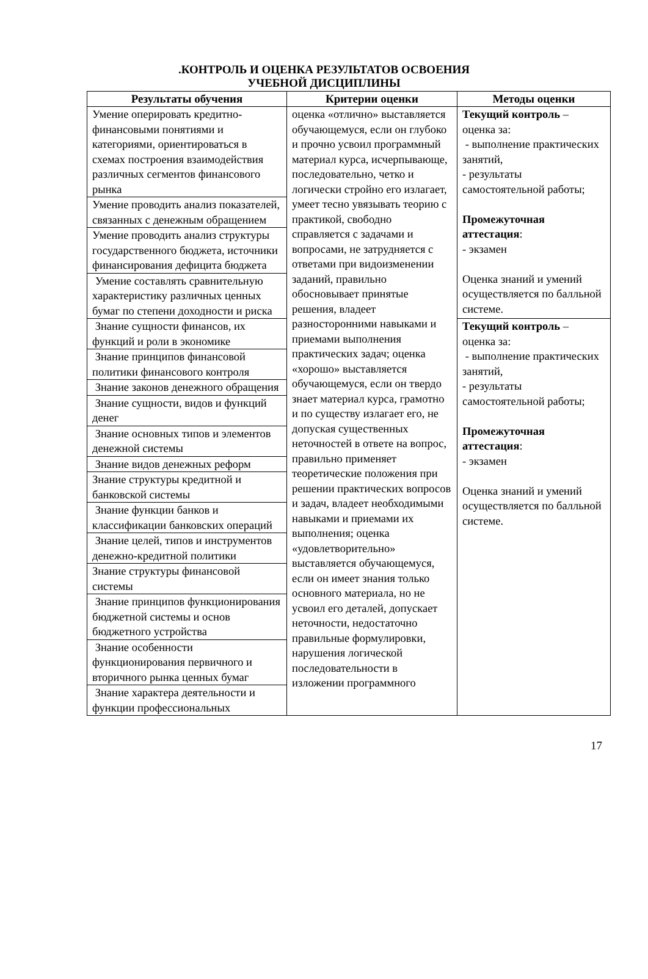.КОНТРОЛЬ И ОЦЕНКА РЕЗУЛЬТАТОВ ОСВОЕНИЯ
УЧЕБНОЙ ДИСЦИПЛИНЫ
| Результаты обучения | Критерии оценки | Методы оценки |
| --- | --- | --- |
| Умение оперировать кредитно-финансовыми понятиями и категориями, ориентироваться в схемах построения взаимодействия различных сегментов финансового рынка | оценка «отлично» выставляется обучающемуся, если он глубоко и прочно усвоил программный материал курса, исчерпывающе, последовательно, четко и логически стройно его излагает, умеет тесно увязывать теорию с практикой, свободно справляется с задачами и вопросами, не затрудняется с ответами при видоизменении заданий, правильно обосновывает принятые решения, владеет разносторонними навыками и приемами выполнения практических задач; оценка «хорошо» выставляется обучающемуся, если он твердо знает материал курса, грамотно и по существу излагает его, не допуская существенных неточностей в ответе на вопрос, правильно применяет теоретические положения при решении практических вопросов и задач, владеет необходимыми навыками и приемами их выполнения; оценка «удовлетворительно» выставляется обучающемуся, если он имеет знания только основного материала, но не усвоил его деталей, допускает неточности, недостаточно правильные формулировки, нарушения логической последовательности в изложении программного | Текущий контроль – оценка за: - выполнение практических занятий, - результаты самостоятельной работы; Промежуточная аттестация : - экзамен Оценка знаний и умений осуществляется по балльной системе. |
| Умение проводить анализ показателей, связанных с денежным обращением | | |
| Умение проводить анализ структуры государственного бюджета, источники финансирования дефицита бюджета | | |
| Умение составлять сравнительную характеристику различных ценных бумаг по степени доходности и риска | | |
| Знание сущности финансов, их функций и роли в экономике | | Текущий контроль – оценка за: - выполнение практических занятий, - результаты самостоятельной работы; Промежуточная аттестация : - экзамен Оценка знаний и умений осуществляется по балльной системе. |
| Знание принципов финансовой политики финансового контроля | | |
| Знание законов денежного обращения | | |
| Знание сущности, видов и функций денег | | |
| Знание основных типов и элементов денежной системы | | |
| Знание видов денежных реформ | | |
| Знание структуры кредитной и банковской системы | | |
| Знание функции банков и классификации банковских операций | | |
| Знание целей, типов и инструментов денежно-кредитной политики | | |
| Знание структуры финансовой системы | | |
| Знание принципов функционирования бюджетной системы и основ бюджетного устройства | | |
| Знание особенности функционирования первичного и вторичного рынка ценных бумаг | | |
| Знание характера деятельности и функции профессиональных | | |
17